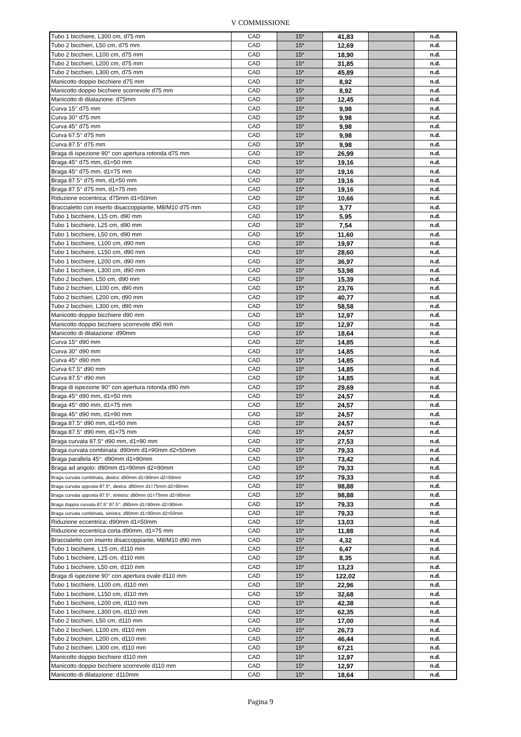V COMMISSIONE
| Tubo 1 bicchiere, L300 cm, d75 mm | CAD | 15* | 41,83 | | n.d. |
| Tubo 2 bicchieri, L50 cm, d75 mm | CAD | 15* | 12,69 | | n.d. |
| Tubo 2 bicchieri, L100 cm, d75 mm | CAD | 15* | 18,90 | | n.d. |
| Tubo 2 bicchieri, L200 cm, d75 mm | CAD | 15* | 31,85 | | n.d. |
| Tubo 2 bicchieri, L300 cm, d75 mm | CAD | 15* | 45,89 | | n.d. |
| Manicotto doppio bicchiere d75 mm | CAD | 15* | 8,92 | | n.d. |
| Manicotto doppio bicchiere scorrevole d75 mm | CAD | 15* | 8,92 | | n.d. |
| Manicotto di dilatazione: d75mm | CAD | 15* | 12,45 | | n.d. |
| Curva 15° d75 mm | CAD | 15* | 9,98 | | n.d. |
| Curva 30° d75 mm | CAD | 15* | 9,98 | | n.d. |
| Curva 45° d75 mm | CAD | 15* | 9,98 | | n.d. |
| Curva 67.5° d75 mm | CAD | 15* | 9,98 | | n.d. |
| Curva 87.5° d75 mm | CAD | 15* | 9,98 | | n.d. |
| Braga di ispezione 90° con apertura rotonda d75 mm | CAD | 15* | 26,99 | | n.d. |
| Braga 45° d75 mm, d1=50 mm | CAD | 15* | 19,16 | | n.d. |
| Braga 45° d75 mm, d1=75 mm | CAD | 15* | 19,16 | | n.d. |
| Braga 87.5° d75 mm, d1=50 mm | CAD | 15* | 19,16 | | n.d. |
| Braga 87.5° d75 mm, d1=75 mm | CAD | 15* | 19,16 | | n.d. |
| Riduzione eccentrica: d75mm d1=50mm | CAD | 15* | 10,66 | | n.d. |
| Braccialetto con inserto disaccoppiante, M8/M10 d75 mm | CAD | 15* | 3,77 | | n.d. |
| Tubo 1 bicchiere, L15 cm, d90 mm | CAD | 15* | 5,95 | | n.d. |
| Tubo 1 bicchiere, L25 cm, d90 mm | CAD | 15* | 7,54 | | n.d. |
| Tubo 1 bicchiere, L50 cm, d90 mm | CAD | 15* | 11,60 | | n.d. |
| Tubo 1 bicchiere, L100 cm, d90 mm | CAD | 15* | 19,97 | | n.d. |
| Tubo 1 bicchiere, L150 cm, d90 mm | CAD | 15* | 28,60 | | n.d. |
| Tubo 1 bicchiere, L200 cm, d90 mm | CAD | 15* | 36,97 | | n.d. |
| Tubo 1 bicchiere, L300 cm, d90 mm | CAD | 15* | 53,98 | | n.d. |
| Tubo 2 bicchieri, L50 cm, d90 mm | CAD | 15* | 15,39 | | n.d. |
| Tubo 2 bicchieri, L100 cm, d90 mm | CAD | 15* | 23,76 | | n.d. |
| Tubo 2 bicchieri, L200 cm, d90 mm | CAD | 15* | 40,77 | | n.d. |
| Tubo 2 bicchieri, L300 cm, d90 mm | CAD | 15* | 58,58 | | n.d. |
| Manicotto doppio bicchiere d90 mm | CAD | 15* | 12,97 | | n.d. |
| Manicotto doppio bicchiere scorrevole d90 mm | CAD | 15* | 12,97 | | n.d. |
| Manicotto di dilatazione: d90mm | CAD | 15* | 18,64 | | n.d. |
| Curva 15° d90 mm | CAD | 15* | 14,85 | | n.d. |
| Curva 30° d90 mm | CAD | 15* | 14,85 | | n.d. |
| Curva 45° d90 mm | CAD | 15* | 14,85 | | n.d. |
| Curva 67.5° d90 mm | CAD | 15* | 14,85 | | n.d. |
| Curva 87.5° d90 mm | CAD | 15* | 14,85 | | n.d. |
| Braga di ispezione 90° con apertura rotonda d90 mm | CAD | 15* | 29,69 | | n.d. |
| Braga 45° d90 mm, d1=50 mm | CAD | 15* | 24,57 | | n.d. |
| Braga 45° d90 mm, d1=75 mm | CAD | 15* | 24,57 | | n.d. |
| Braga 45° d90 mm, d1=90 mm | CAD | 15* | 24,57 | | n.d. |
| Braga 87.5° d90 mm, d1=50 mm | CAD | 15* | 24,57 | | n.d. |
| Braga 87.5° d90 mm, d1=75 mm | CAD | 15* | 24,57 | | n.d. |
| Braga curvata 87.5° d90 mm, d1=90 mm | CAD | 15* | 27,53 | | n.d. |
| Braga curvata combinata: d90mm d1=90mm d2=50mm | CAD | 15* | 79,33 | | n.d. |
| Braga parallela 45°: d90mm d1=90mm | CAD | 15* | 73,42 | | n.d. |
| Braga ad angolo: d90mm d1=90mm d2=90mm | CAD | 15* | 79,33 | | n.d. |
| Braga curvata combinata, destra: d90mm d1=90mm d2=50mm | CAD | 15* | 79,33 | | n.d. |
| Braga curvata opposta 87.5°, destra: d90mm d1=75mm d2=90mm | CAD | 15* | 98,88 | | n.d. |
| Braga curvata opposta 87.5°, sinistra: d90mm d1=75mm d2=90mm | CAD | 15* | 98,88 | | n.d. |
| Braga doppia curvata 87,5° 87.5°: d90mm d1=90mm d2=90mm | CAD | 15* | 79,33 | | n.d. |
| Braga curvata combinata, sinistra: d90mm d1=90mm d2=50mm | CAD | 15* | 79,33 | | n.d. |
| Riduzione eccentrica: d90mm d1=50mm | CAD | 15* | 13,03 | | n.d. |
| Riduzione eccentrica corta d90mm, d1=75 mm | CAD | 15* | 11,88 | | n.d. |
| Braccialetto con inserto disaccoppiante, M8/M10 d90 mm | CAD | 15* | 4,32 | | n.d. |
| Tubo 1 bicchiere, L15 cm, d110 mm | CAD | 15* | 6,47 | | n.d. |
| Tubo 1 bicchiere, L25 cm, d110 mm | CAD | 15* | 8,35 | | n.d. |
| Tubo 1 bicchiere, L50 cm, d110 mm | CAD | 15* | 13,23 | | n.d. |
| Braga di ispezione 90° con apertura ovale d110 mm | CAD | 15* | 122,02 | | n.d. |
| Tubo 1 bicchiere, L100 cm, d110 mm | CAD | 15* | 22,96 | | n.d. |
| Tubo 1 bicchiere, L150 cm, d110 mm | CAD | 15* | 32,68 | | n.d. |
| Tubo 1 bicchiere, L200 cm, d110 mm | CAD | 15* | 42,38 | | n.d. |
| Tubo 1 bicchiere, L300 cm, d110 mm | CAD | 15* | 62,35 | | n.d. |
| Tubo 2 bicchieri, L50 cm, d110 mm | CAD | 15* | 17,00 | | n.d. |
| Tubo 2 bicchieri, L100 cm, d110 mm | CAD | 15* | 26,73 | | n.d. |
| Tubo 2 bicchieri, L200 cm, d110 mm | CAD | 15* | 46,44 | | n.d. |
| Tubo 2 bicchieri, L300 cm, d110 mm | CAD | 15* | 67,21 | | n.d. |
| Manicotto doppio bicchiere d110 mm | CAD | 15* | 12,97 | | n.d. |
| Manicotto doppio bicchiere scorrevole d110 mm | CAD | 15* | 12,97 | | n.d. |
| Manicotto di dilatazione: d110mm | CAD | 15* | 18,64 | | n.d. |
Pagina 9